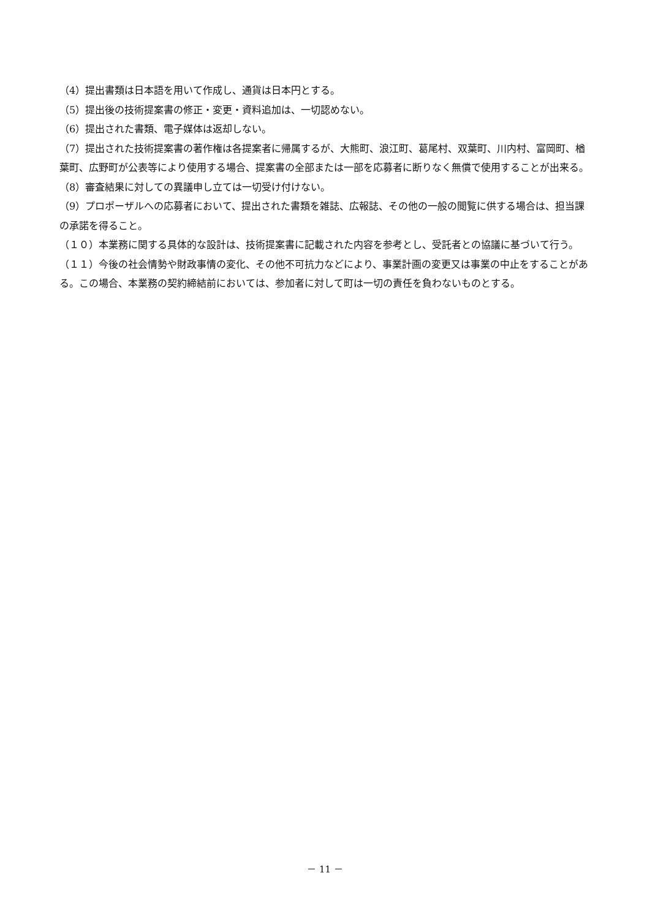（4）提出書類は日本語を用いて作成し、通貨は日本円とする。
（5）提出後の技術提案書の修正・変更・資料追加は、一切認めない。
（6）提出された書類、電子媒体は返却しない。
（7）提出された技術提案書の著作権は各提案者に帰属するが、大熊町、浪江町、葛尾村、双葉町、川内村、富岡町、楢葉町、広野町が公表等により使用する場合、提案書の全部または一部を応募者に断りなく無償で使用することが出来る。
（8）審査結果に対しての異議申し立ては一切受け付けない。
（9）プロポーザルへの応募者において、提出された書類を雑誌、広報誌、その他の一般の閲覧に供する場合は、担当課の承諾を得ること。
（１０）本業務に関する具体的な設計は、技術提案書に記載された内容を参考とし、受託者との協議に基づいて行う。
（１１）今後の社会情勢や財政事情の変化、その他不可抗力などにより、事業計画の変更又は事業の中止をすることがある。この場合、本業務の契約締結前においては、参加者に対して町は一切の責任を負わないものとする。
－ 11 －